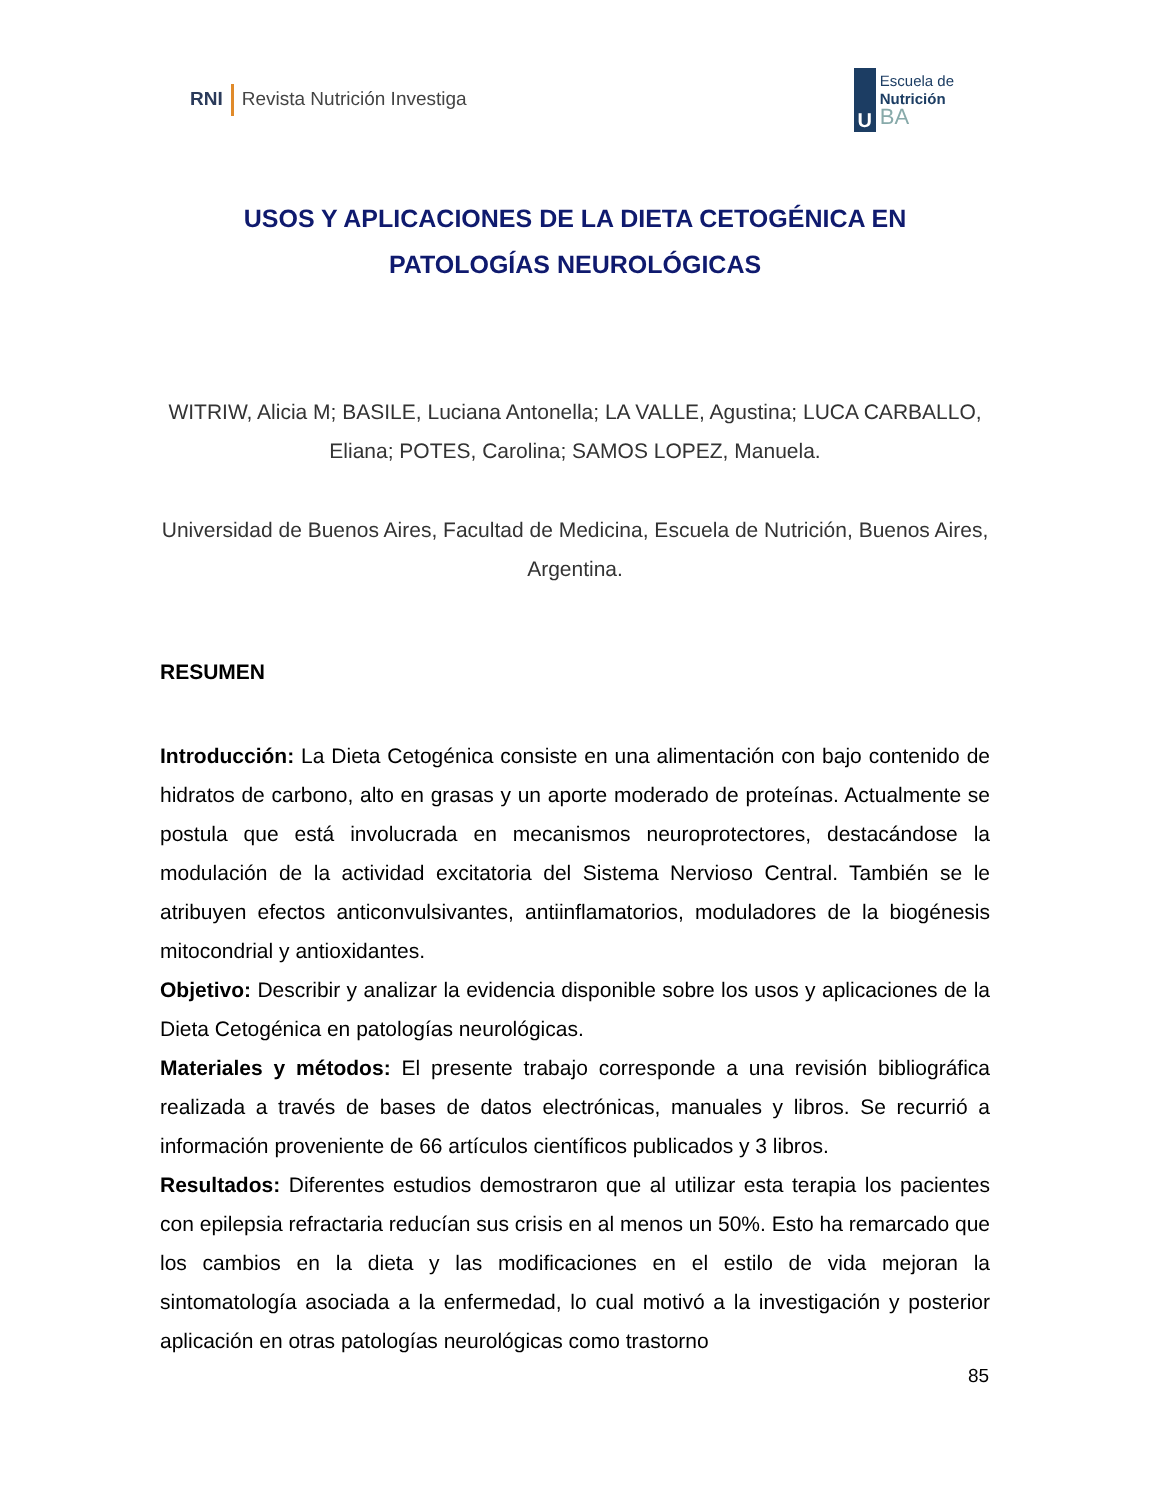RNI Revista Nutrición Investiga
U
Escuela de
Nutrición
BA
USOS Y APLICACIONES DE LA DIETA CETOGÉNICA EN PATOLOGÍAS NEUROLÓGICAS
WITRIW, Alicia M; BASILE, Luciana Antonella; LA VALLE, Agustina; LUCA CARBALLO, Eliana; POTES, Carolina; SAMOS LOPEZ, Manuela.
Universidad de Buenos Aires, Facultad de Medicina, Escuela de Nutrición, Buenos Aires, Argentina.
RESUMEN
Introducción: La Dieta Cetogénica consiste en una alimentación con bajo contenido de hidratos de carbono, alto en grasas y un aporte moderado de proteínas. Actualmente se postula que está involucrada en mecanismos neuroprotectores, destacándose la modulación de la actividad excitatoria del Sistema Nervioso Central. También se le atribuyen efectos anticonvulsivantes, antiinflamatorios, moduladores de la biogénesis mitocondrial y antioxidantes.
Objetivo: Describir y analizar la evidencia disponible sobre los usos y aplicaciones de la Dieta Cetogénica en patologías neurológicas.
Materiales y métodos: El presente trabajo corresponde a una revisión bibliográfica realizada a través de bases de datos electrónicas, manuales y libros. Se recurrió a información proveniente de 66 artículos científicos publicados y 3 libros.
Resultados: Diferentes estudios demostraron que al utilizar esta terapia los pacientes con epilepsia refractaria reducían sus crisis en al menos un 50%. Esto ha remarcado que los cambios en la dieta y las modificaciones en el estilo de vida mejoran la sintomatología asociada a la enfermedad, lo cual motivó a la investigación y posterior aplicación en otras patologías neurológicas como trastorno
85